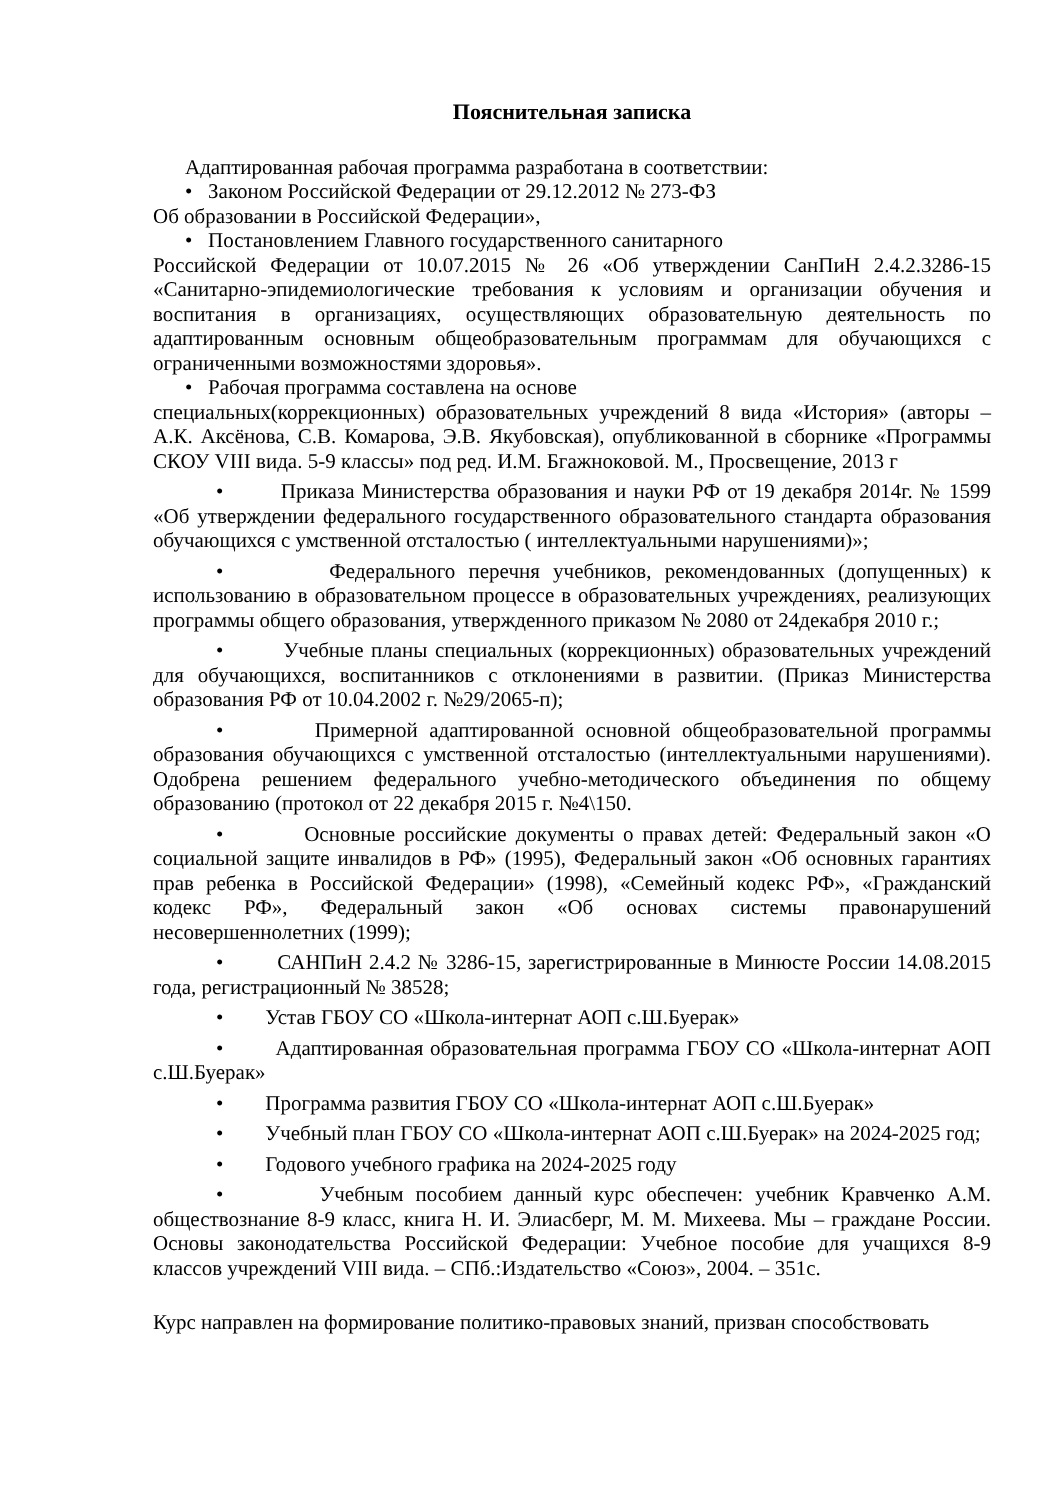Пояснительная записка
Адаптированная рабочая программа разработана в соответствии:
• Законом Российской Федерации от 29.12.2012 № 273-ФЗ
Об образовании в Российской Федерации»,
• Постановлением Главного государственного санитарного
Российской Федерации от 10.07.2015 № 26 «Об утверждении СанПиН 2.4.2.3286-15 «Санитарно-эпидемиологические требования к условиям и организации обучения и воспитания в организациях, осуществляющих образовательную деятельность по адаптированным основным общеобразовательным программам для обучающихся с ограниченными возможностями здоровья».
• Рабочая программа составлена на основе
специальных(коррекционных) образовательных учреждений 8 вида «История» (авторы – А.К. Аксёнова, С.В. Комарова, Э.В. Якубовская), опубликованной в сборнике «Программы СКОУ VIII вида. 5-9 классы» под ред. И.М. Бгажноковой. М., Просвещение, 2013 г
• Приказа Министерства образования и науки РФ от 19 декабря 2014г. № 1599 «Об утверждении федерального государственного образовательного стандарта образования обучающихся с умственной отсталостью ( интеллектуальными нарушениями)»;
• Федерального перечня учебников, рекомендованных (допущенных) к использованию в образовательном процессе в образовательных учреждениях, реализующих программы общего образования, утвержденного приказом № 2080 от 24декабря 2010 г.;
• Учебные планы специальных (коррекционных) образовательных учреждений для обучающихся, воспитанников с отклонениями в развитии. (Приказ Министерства образования РФ от 10.04.2002 г. №29/2065-п);
• Примерной адаптированной основной общеобразовательной программы образования обучающихся с умственной отсталостью (интеллектуальными нарушениями). Одобрена решением федерального учебно-методического объединения по общему образованию (протокол от 22 декабря 2015 г. №4\150.
• Основные российские документы о правах детей: Федеральный закон «О социальной защите инвалидов в РФ» (1995), Федеральный закон «Об основных гарантиях прав ребенка в Российской Федерации» (1998), «Семейный кодекс РФ», «Гражданский кодекс РФ», Федеральный закон «Об основах системы правонарушений несовершеннолетних (1999);
• САНПиН 2.4.2 № 3286-15, зарегистрированные в Минюсте России 14.08.2015 года, регистрационный № 38528;
• Устав ГБОУ СО «Школа-интернат АОП с.Ш.Буерак»
• Адаптированная образовательная программа ГБОУ СО «Школа-интернат АОП с.Ш.Буерак»
• Программа развития ГБОУ СО «Школа-интернат АОП с.Ш.Буерак»
• Учебный план ГБОУ СО «Школа-интернат АОП с.Ш.Буерак» на 2024-2025 год;
• Годового учебного графика на 2024-2025 году
• Учебным пособием данный курс обеспечен: учебник Кравченко А.М. обществознание 8-9 класс, книга Н. И. Элиасберг, М. М. Михеева. Мы – граждане России. Основы законодательства Российской Федерации: Учебное пособие для учащихся 8-9 классов учреждений VIII вида. – СПб.:Издательство «Союз», 2004. – 351с.
Курс направлен на формирование политико-правовых знаний, призван способствовать